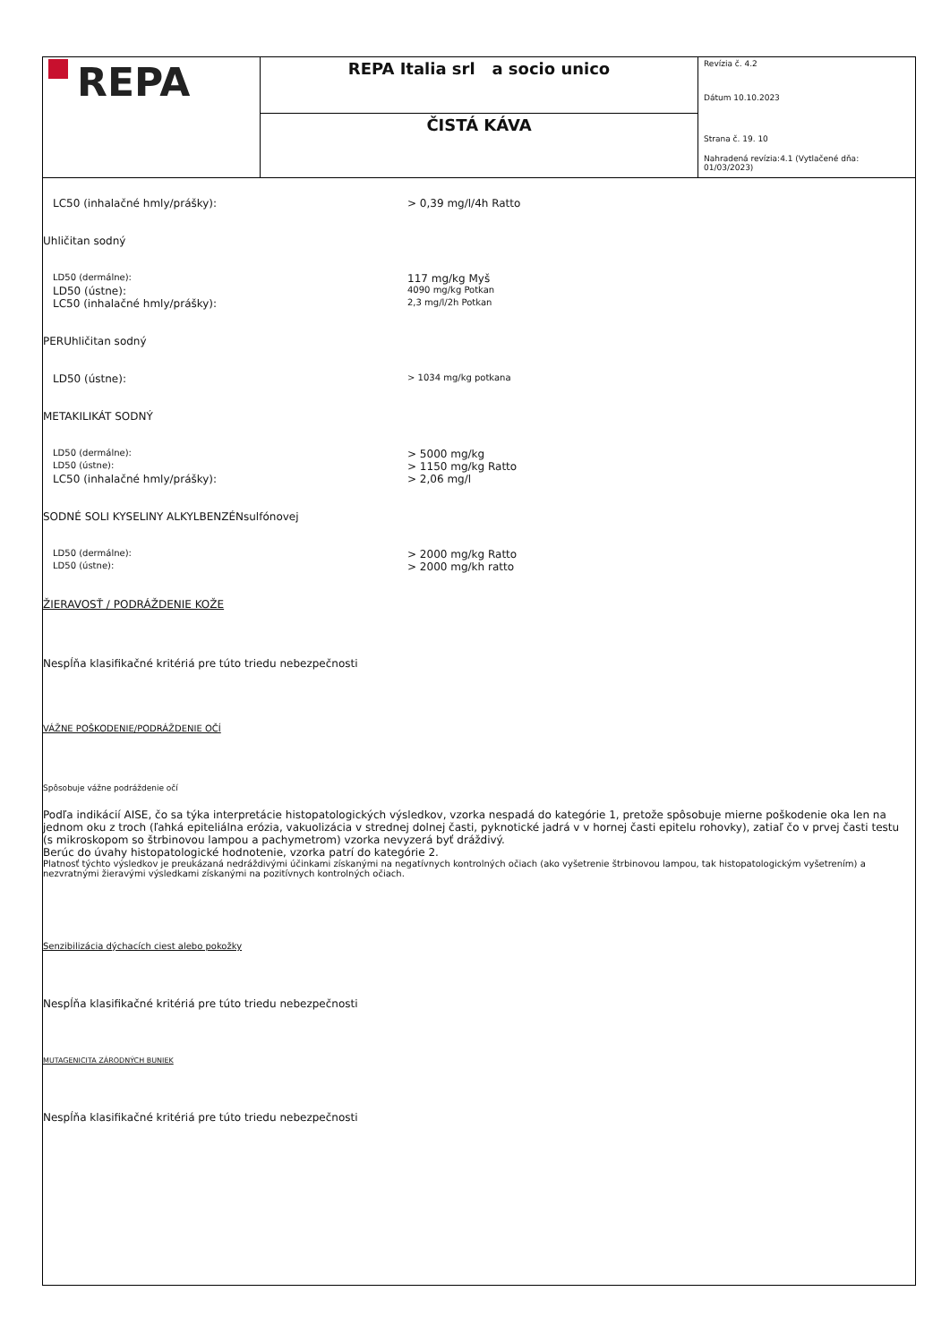| REPA | REPA Italia srl a socio unico | Revízia č. 4.2 Dátum 10.10.2023 Strana č. 19. 10 Nahradená revízia:4.1 (Vytlačené dňa: 01/03/2023) |
| | ČISTÁ KÁVA | |
LC50 (inhalačné hmly/prášky): > 0,39 mg/l/4h Ratto
Uhličitan sodný
LD50 (dermálne):
117 mg/kg Myš
LD50 (ústne):
4090 mg/kg Potkan
LC50 (inhalačné hmly/prášky):
2,3 mg/l/2h Potkan
PERUhličitan sodný
LD50 (ústne):
> 1034 mg/kg potkana
METAKILIKÁT SODNÝ
LD50 (dermálne):
> 5000 mg/kg
LD50 (ústne):
> 1150 mg/kg Ratto
LC50 (inhalačné hmly/prášky): > 2,06 mg/l
SODNÉ SOLI KYSELINY ALKYLBENZÉNsulfónovej
LD50 (dermálne):
> 2000 mg/kg Ratto
LD50 (ústne):
> 2000 mg/kh ratto
ŽIERAVOSŤ / PODRÁŽDENIE KOŽE
Nespĺňa klasifikačné kritériá pre túto triedu nebezpečnosti
VÁŽNE POŠKODENIE/PODRÁŽDENIE OČÍ
Spôsobuje vážne podráždenie očí
Podľa indikácií AISE, čo sa týka interpretácie histopatologických výsledkov, vzorka nespadá do kategórie 1, pretože spôsobuje mierne poškodenie oka len na jednom oku z troch (ľahká epiteliálna erózia, vakuolizácia v strednej dolnej časti, pyknotické jadrá v v hornej časti epitelu rohovky), zatiaľ čo v prvej časti testu (s mikroskopom so štrbinovou lampou a pachymetrom) vzorka nevyzerá byť dráždivý.
Berúc do úvahy histopatologické hodnotenie, vzorka patrí do kategórie 2.
Platnosť týchto výsledkov je preukázaná nedráždivými účinkami získanými na negatívnych kontrolných očiach (ako vyšetrenie štrbinovou lampou, tak histopatologickým vyšetrením) a nezvratnými žieravými výsledkami získanými na pozitívnych kontrolných očiach.
Senzibilizácia dýchacích ciest alebo pokožky
Nespĺňa klasifikačné kritériá pre túto triedu nebezpečnosti
MUTAGENICITA ZÁRODNÝCH BUNIEK
Nespĺňa klasifikačné kritériá pre túto triedu nebezpečnosti